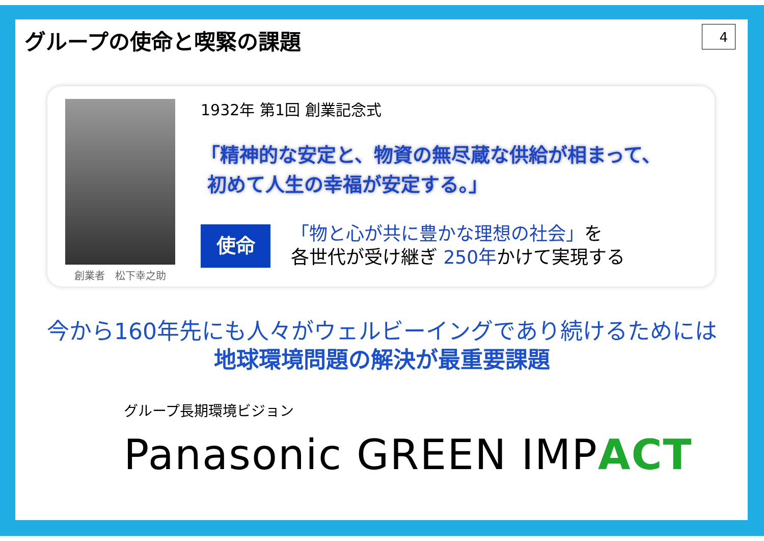グループの使命と喫緊の課題
4
創業者　松下幸之助
1932年 第1回 創業記念式
「精神的な安定と、物資の無尽蔵な供給が相まって、
初めて人生の幸福が安定する。」
使命
「物と心が共に豊かな理想の社会」を
各世代が受け継ぎ 250年かけて実現する
今から160年先にも人々がウェルビーイングであり続けるためには
地球環境問題の解決が最重要課題
グループ長期環境ビジョン
Panasonic GREEN IMPACT